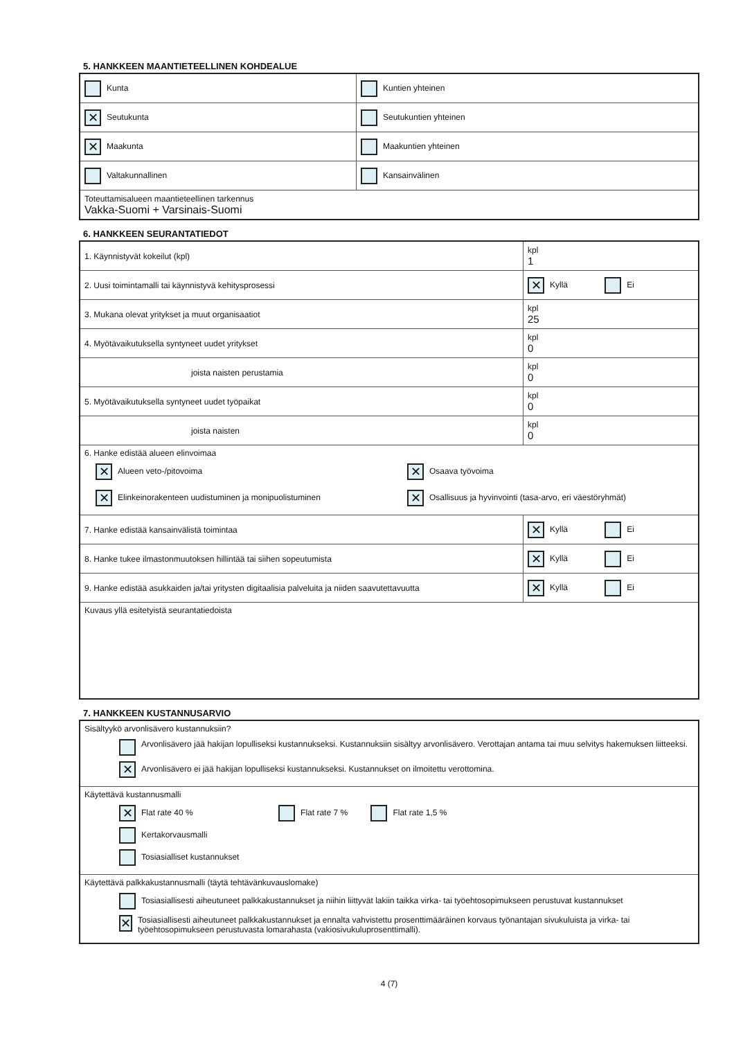5. HANKKEEN MAANTIETEELLINEN KOHDEALUE
| Kunta | Kuntien yhteinen |
| ✕ Seutukunta | Seutukuntien yhteinen |
| ✕ Maakunta | Maakuntien yhteinen |
| Valtakunnallinen | Kansainvälinen |
| Toteuttamisalueen maantieteellinen tarkennus Vakka-Suomi + Varsinais-Suomi | |
6. HANKKEEN SEURANTATIEDOT
| 1. Käynnistyvät kokeilut (kpl) | kpl 1 |
| 2. Uusi toimintamalli tai käynnistyvä kehitysprosessi | ✕ Kyllä Ei |
| 3. Mukana olevat yritykset ja muut organisaatiot | kpl 25 |
| 4. Myötävaikutuksella syntyneet uudet yritykset | kpl 0 |
| joista naisten perustamia | kpl 0 |
| 5. Myötävaikutuksella syntyneet uudet työpaikat | kpl 0 |
| joista naisten | kpl 0 |
| 6. Hanke edistää alueen elinvoimaa ✕ Alueen veto-/pitovoima ✕ Osaava työvoima ✕ Elinkeinorakenteen uudistuminen ja monipuolistuminen ✕ Osallisuus ja hyvinvointi (tasa-arvo, eri väestöryhmät) | |
| 7. Hanke edistää kansainvälistä toimintaa | ✕ Kyllä Ei |
| 8. Hanke tukee ilmastonmuutoksen hillintää tai siihen sopeutumista | ✕ Kyllä Ei |
| 9. Hanke edistää asukkaiden ja/tai yritysten digitaalisia palveluita ja niiden saavutettavuutta | ✕ Kyllä Ei |
| Kuvaus yllä esitetyistä seurantatiedoista | |
7. HANKKEEN KUSTANNUSARVIO
| Sisältyykö arvonlisävero kustannuksiin? Arvonlisävero jää hakijan lopulliseksi kustannukseksi. Kustannuksiin sisältyy arvonlisävero. Verottajan antama tai muu selvitys hakemuksen liitteeksi. ✕ Arvonlisävero ei jää hakijan lopulliseksi kustannukseksi. Kustannukset on ilmoitettu verottomina. |
| Käytettävä kustannusmalli ✕ Flat rate 40 % Flat rate 7 % Flat rate 1,5 % Kertakorvausmalli Tosiasialliset kustannukset |
| Käytettävä palkkakustannusmalli (täytä tehtävänkuvauslomake) Tosiasiallisesti aiheutuneet palkkakustannukset ja niihin liittyvät lakiin taikka virka- tai työehtosopimukseen perustuvat kustannukset ✕ Tosiasiallisesti aiheutuneet palkkakustannukset ja ennalta vahvistettu prosenttimääräinen korvaus työnantajan sivukuluista ja virka- tai työehtosopimukseen perustuvasta lomarahasta (vakiosivukuluprosenttimalli). |
4 (7)